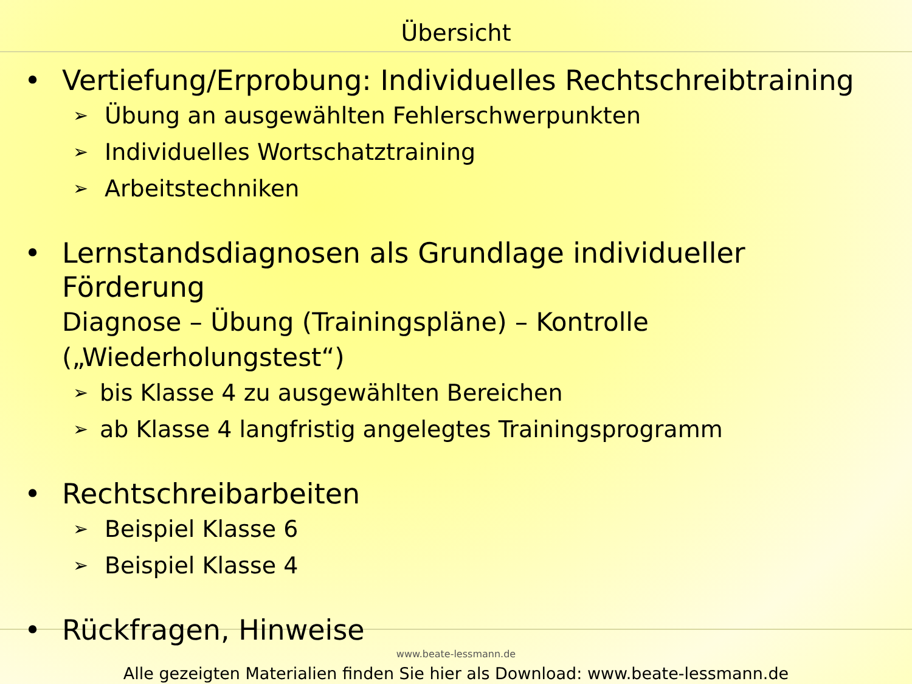Übersicht
• Vertiefung/Erprobung: Individuelles Rechtschreibtraining
➢ Übung an ausgewählten Fehlerschwerpunkten
➢ Individuelles Wortschatztraining
➢ Arbeitstechniken
• Lernstandsdiagnosen als Grundlage individueller Förderung
Diagnose – Übung (Trainingspläne) – Kontrolle („Wiederholungstest“)
➢ bis Klasse 4 zu ausgewählten Bereichen
➢ ab Klasse 4 langfristig angelegtes Trainingsprogramm
• Rechtschreibarbeiten
➢ Beispiel Klasse 6
➢ Beispiel Klasse 4
• Rückfragen, Hinweise
Alle gezeigten Materialien finden Sie hier als Download: www.beate-lessmann.de
www.beate-lessmann.de